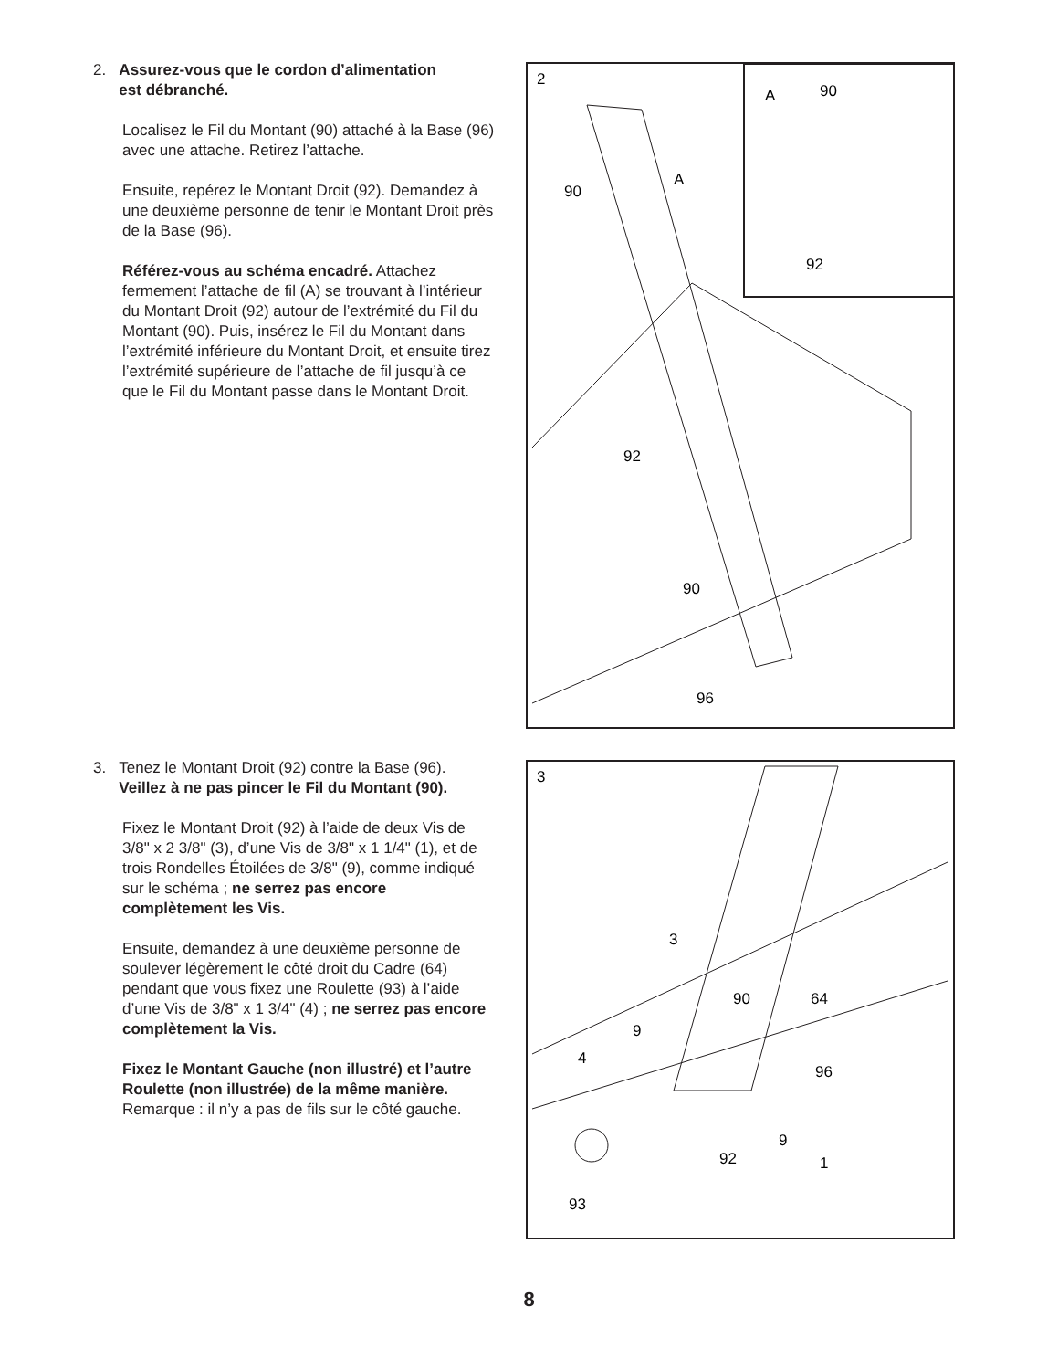2. Assurez-vous que le cordon d’alimentation
est débranché.
Localisez le Fil du Montant (90) attaché à la Base (96) avec une attache. Retirez l’attache.
Ensuite, repérez le Montant Droit (92). Demandez à une deuxième personne de tenir le Montant Droit près de la Base (96).
Référez-vous au schéma encadré. Attachez fermement l’attache de fil (A) se trouvant à l’inté­rieur du Montant Droit (92) autour de l’extrémité du Fil du Montant (90). Puis, insérez le Fil du Montant dans l’extrémité inférieure du Montant Droit, et ensuite tirez l’extrémité supérieure de l’attache de fil jusqu’à ce que le Fil du Montant passe dans le Montant Droit.
2
90
A
92
90
96
A
90
92
3. Tenez le Montant Droit (92) contre la Base (96).
Veillez à ne pas pincer le Fil du Montant (90).
Fixez le Montant Droit (92) à l’aide de deux Vis de 3/8" x 2 3/8" (3), d’une Vis de 3/8" x 1 1/4" (1), et de trois Rondelles Étoilées de 3/8" (9), comme indiqué sur le schéma ; ne serrez pas encore complètement les Vis.
Ensuite, demandez à une deuxième personne de soulever légèrement le côté droit du Cadre (64) pendant que vous fixez une Roulette (93) à l’aide d’une Vis de 3/8" x 1 3/4" (4) ; ne serrez pas encore complètement la Vis.
Fixez le Montant Gauche (non illustré) et l’autre Roulette (non illustrée) de la même manière. Remarque : il n’y a pas de fils sur le côté gauche.
3
3
90
64
9
4
96
92
9
1
93
8